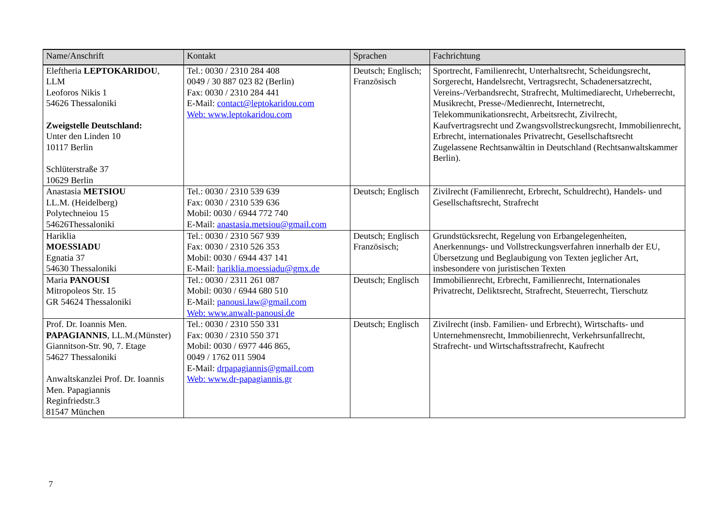| Name/Anschrift | Kontakt | Sprachen | Fachrichtung |
| --- | --- | --- | --- |
| Eleftheria LEPTOKARIDOU , LLM Leoforos Nikis 1 54626 Thessaloniki Zweigstelle Deutschland: Unter den Linden 10 10117 Berlin Schlüterstraße 37 10629 Berlin | Tel.: 0030 / 2310 284 408 0049 / 30 887 023 82 (Berlin) Fax: 0030 / 2310 284 441 E-Mail: contact@leptokaridou.com Web: www.leptokaridou.com | Deutsch; Englisch; Französisch | Sportrecht, Familienrecht, Unterhaltsrecht, Scheidungsrecht, Sorgerecht, Handelsrecht, Vertragsrecht, Schadenersatzrecht, Vereins-/Verbandsrecht, Strafrecht, Multimediarecht, Urheberrecht, Musikrecht, Presse-/Medienrecht, Internetrecht, Telekommunikationsrecht, Arbeitsrecht, Zivilrecht, Kaufvertragsrecht und Zwangsvollstreckungsrecht, Immobilienrecht, Erbrecht, internationales Privatrecht, Gesellschaftsrecht Zugelassene Rechtsanwältin in Deutschland (Rechtsanwaltskammer Berlin). |
| Anastasia METSIOU LL.M. (Heidelberg) Polytechneiou 15 54626Thessaloniki | Tel.: 0030 / 2310 539 639 Fax: 0030 / 2310 539 636 Mobil: 0030 / 6944 772 740 E-Mail: anastasia.metsiou@gmail.com | Deutsch; Englisch | Zivilrecht (Familienrecht, Erbrecht, Schuldrecht), Handels- und Gesellschaftsrecht, Strafrecht |
| Hariklia MOESSIADU Egnatia 37 54630 Thessaloniki | Tel.: 0030 / 2310 567 939 Fax: 0030 / 2310 526 353 Mobil: 0030 / 6944 437 141 E-Mail: hariklia.moessiadu@gmx.de | Deutsch; Englisch Französisch; | Grundstücksrecht, Regelung von Erbangelegenheiten, Anerkennungs- und Vollstreckungsverfahren innerhalb der EU, Übersetzung und Beglaubigung von Texten jeglicher Art, insbesondere von juristischen Texten |
| Maria PANOUSI Mitropoleos Str. 15 GR 54624 Thessaloniki | Tel.: 0030 / 2311 261 087 Mobil: 0030 / 6944 680 510 E-Mail: panousi.law@gmail.com Web: www.anwalt-panousi.de | Deutsch; Englisch | Immobilienrecht, Erbrecht, Familienrecht, Internationales Privatrecht, Deliktsrecht, Strafrecht, Steuerrecht, Tierschutz |
| Prof. Dr. Ioannis Men. PAPAGIANNIS , LL.M.(Münster) Giannitson-Str. 90, 7. Etage 54627 Thessaloniki Anwaltskanzlei Prof. Dr. Ioannis Men. Papagiannis Reginfriedstr.3 81547 München | Tel.: 0030 / 2310 550 331 Fax: 0030 / 2310 550 371 Mobil: 0030 / 6977 446 865, 0049 / 1762 011 5904 E-Mail: drpapagiannis@gmail.com Web: www.dr-papagiannis.gr | Deutsch; Englisch | Zivilrecht (insb. Familien- und Erbrecht), Wirtschafts- und Unternehmensrecht, Immobilienrecht, Verkehrsunfallrecht, Strafrecht- und Wirtschaftsstrafrecht, Kaufrecht |
7